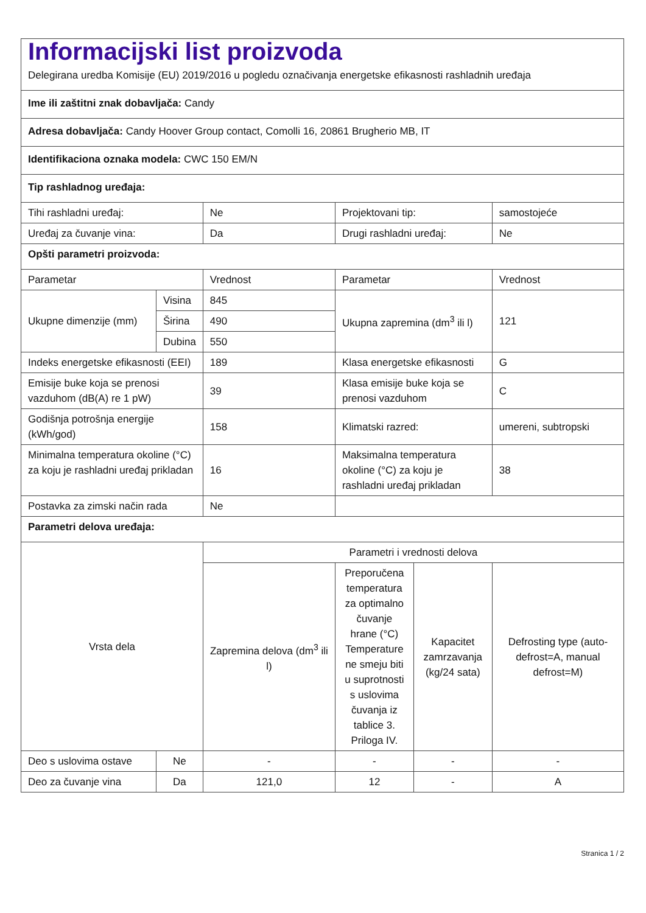| Informacijski list proizvoda Delegirana uredba Komisije (EU) 2019/2016 u pogledu označivanja energetske efikasnosti rashladnih uređaja | | | | | |
| Ime ili zaštitni znak dobavljača: Candy | | | | | |
| Adresa dobavljača: Candy Hoover Group contact, Comolli 16, 20861 Brugherio MB, IT | | | | | |
| Identifikaciona oznaka modela: CWC 150 EM/N | | | | | |
| Tip rashladnog uređaja: | | | | | |
| Tihi rashladni uređaj: | | Ne | Projektovani tip: | | samostojeće |
| Uređaj za čuvanje vina: | | Da | Drugi rashladni uređaj: | | Ne |
| Opšti parametri proizvoda: | | | | | |
| Parametar | | Vrednost | Parametar | | Vrednost |
| Ukupne dimenzije (mm) | Visina | 845 | Ukupna zapremina (dm<sup>3</sup> ili l) | | 121 |
| | Širina | 490 | | | |
| | Dubina | 550 | | | |
| Indeks energetske efikasnosti (EEI) | | 189 | Klasa energetske efikasnosti | | G |
| Emisije buke koja se prenosi vazduhom (dB(A) re 1 pW) | | 39 | Klasa emisije buke koja se prenosi vazduhom | | C |
| Godišnja potrošnja energije (kWh/god) | | 158 | Klimatski razred: | | umereni, subtropski |
| Minimalna temperatura okoline (°C) za koju je rashladni uređaj prikladan | | 16 | Maksimalna temperatura okoline (°C) za koju je rashladni uređaj prikladan | | 38 |
| Postavka za zimski način rada | | Ne | | | |
| Parametri delova uređaja: | | | | | |
| Vrsta dela | | Parametri i vrednosti delova | | | |
| | | Zapremina delova (dm<sup>3</sup> ili l) | Preporučena temperatura za optimalno čuvanje hrane (°C) Temperature ne smeju biti u suprotnosti s uslovima čuvanja iz tablice 3. Priloga IV. | Kapacitet zamrzavanja (kg/24 sata) | Defrosting type (auto-defrost=A, manual defrost=M) |
| Deo s uslovima ostave | Ne | - | - | - | - |
| Deo za čuvanje vina | Da | 121,0 | 12 | - | A |
Stranica 1 / 2